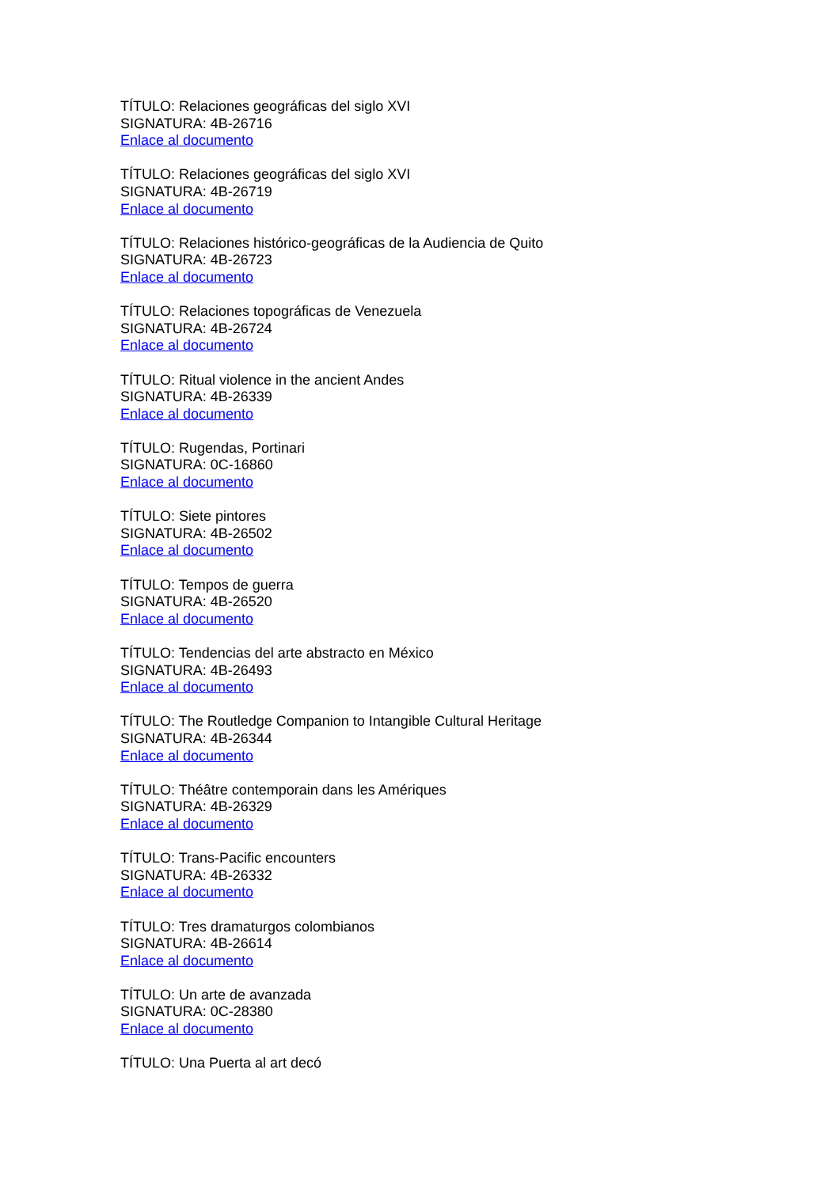TÍTULO: Relaciones geográficas del siglo XVI
SIGNATURA: 4B-26716
Enlace al documento
TÍTULO: Relaciones geográficas del siglo XVI
SIGNATURA: 4B-26719
Enlace al documento
TÍTULO: Relaciones histórico-geográficas de la Audiencia de Quito
SIGNATURA: 4B-26723
Enlace al documento
TÍTULO: Relaciones topográficas de Venezuela
SIGNATURA: 4B-26724
Enlace al documento
TÍTULO: Ritual violence in the ancient Andes
SIGNATURA: 4B-26339
Enlace al documento
TÍTULO: Rugendas, Portinari
SIGNATURA: 0C-16860
Enlace al documento
TÍTULO: Siete pintores
SIGNATURA: 4B-26502
Enlace al documento
TÍTULO: Tempos de guerra
SIGNATURA: 4B-26520
Enlace al documento
TÍTULO: Tendencias del arte abstracto en México
SIGNATURA: 4B-26493
Enlace al documento
TÍTULO: The Routledge Companion to Intangible Cultural Heritage
SIGNATURA: 4B-26344
Enlace al documento
TÍTULO: Théâtre contemporain dans les Amériques
SIGNATURA: 4B-26329
Enlace al documento
TÍTULO: Trans-Pacific encounters
SIGNATURA: 4B-26332
Enlace al documento
TÍTULO: Tres dramaturgos colombianos
SIGNATURA: 4B-26614
Enlace al documento
TÍTULO: Un arte de avanzada
SIGNATURA: 0C-28380
Enlace al documento
TÍTULO: Una Puerta al art decó